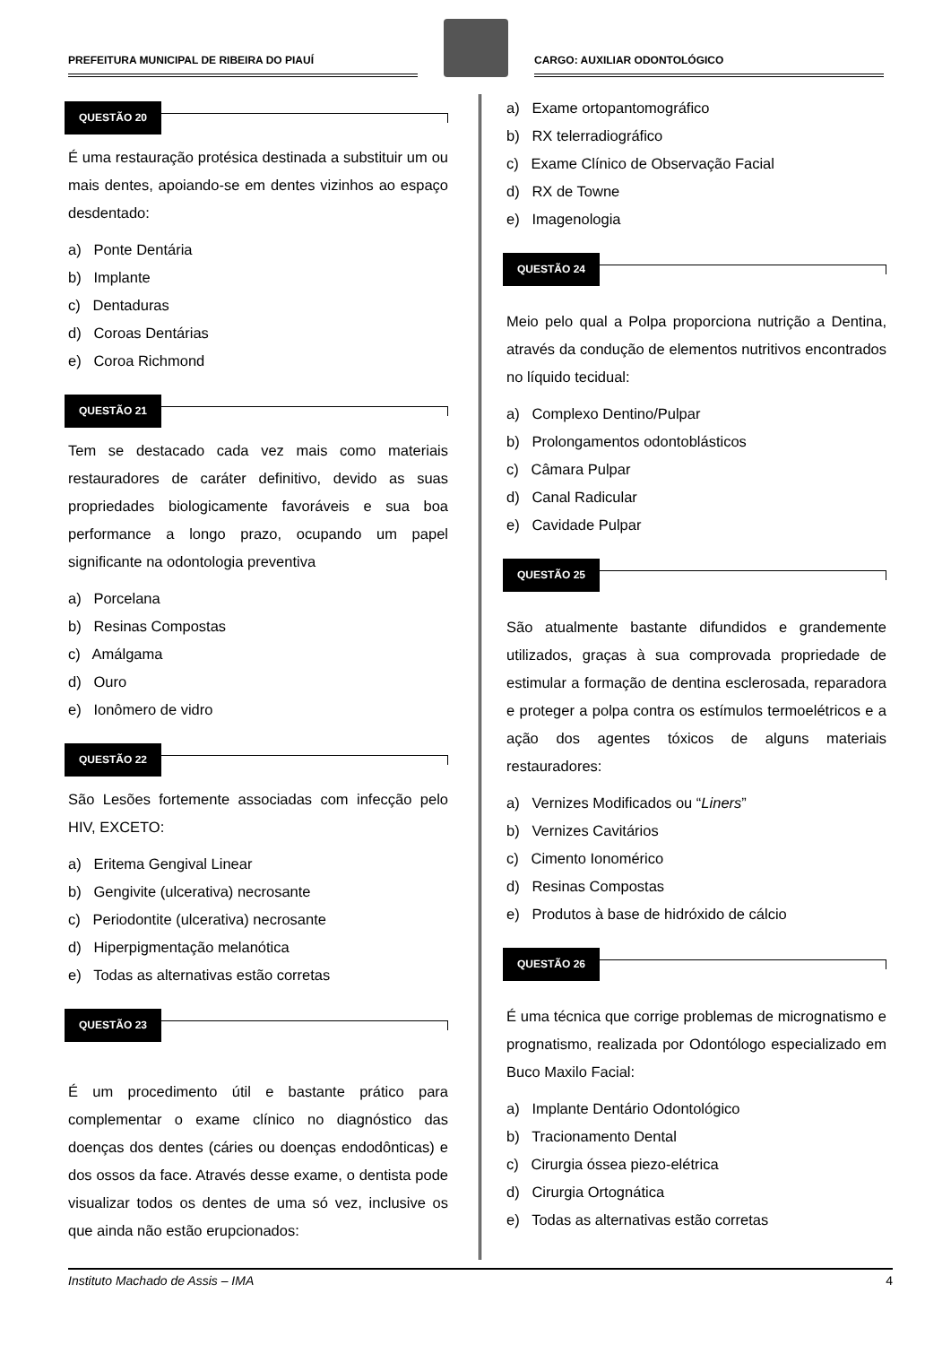PREFEITURA MUNICIPAL DE RIBEIRA DO PIAUÍ
CARGO: AUXILIAR ODONTOLÓGICO
QUESTÃO 20
É uma restauração protésica destinada a substituir um ou mais dentes, apoiando-se em dentes vizinhos ao espaço desdentado:
a) Ponte Dentária
b) Implante
c) Dentaduras
d) Coroas Dentárias
e) Coroa Richmond
QUESTÃO 21
Tem se destacado cada vez mais como materiais restauradores de caráter definitivo, devido as suas propriedades biologicamente favoráveis e sua boa performance a longo prazo, ocupando um papel significante na odontologia preventiva
a) Porcelana
b) Resinas Compostas
c) Amálgama
d) Ouro
e) Ionômero de vidro
QUESTÃO 22
São Lesões fortemente associadas com infecção pelo HIV, EXCETO:
a) Eritema Gengival Linear
b) Gengivite (ulcerativa) necrosante
c) Periodontite (ulcerativa) necrosante
d) Hiperpigmentação melanótica
e) Todas as alternativas estão corretas
QUESTÃO 23
É um procedimento útil e bastante prático para complementar o exame clínico no diagnóstico das doenças dos dentes (cáries ou doenças endodônticas) e dos ossos da face. Através desse exame, o dentista pode visualizar todos os dentes de uma só vez, inclusive os que ainda não estão erupcionados:
a) Exame ortopantomográfico
b) RX telerradiográfico
c) Exame Clínico de Observação Facial
d) RX de Towne
e) Imagenologia
QUESTÃO 24
Meio pelo qual a Polpa proporciona nutrição a Dentina, através da condução de elementos nutritivos encontrados no líquido tecidual:
a) Complexo Dentino/Pulpar
b) Prolongamentos odontoblásticos
c) Câmara Pulpar
d) Canal Radicular
e) Cavidade Pulpar
QUESTÃO 25
São atualmente bastante difundidos e grandemente utilizados, graças à sua comprovada propriedade de estimular a formação de dentina esclerosada, reparadora e proteger a polpa contra os estímulos termoelétricos e a ação dos agentes tóxicos de alguns materiais restauradores:
a) Vernizes Modificados ou “Liners”
b) Vernizes Cavitários
c) Cimento Ionomérico
d) Resinas Compostas
e) Produtos à base de hidróxido de cálcio
QUESTÃO 26
É uma técnica que corrige problemas de micrognatismo e prognatismo, realizada por Odontólogo especializado em Buco Maxilo Facial:
a) Implante Dentário Odontológico
b) Tracionamento Dental
c) Cirurgia óssea piezo-elétrica
d) Cirurgia Ortognática
e) Todas as alternativas estão corretas
Instituto Machado de Assis – IMA 4